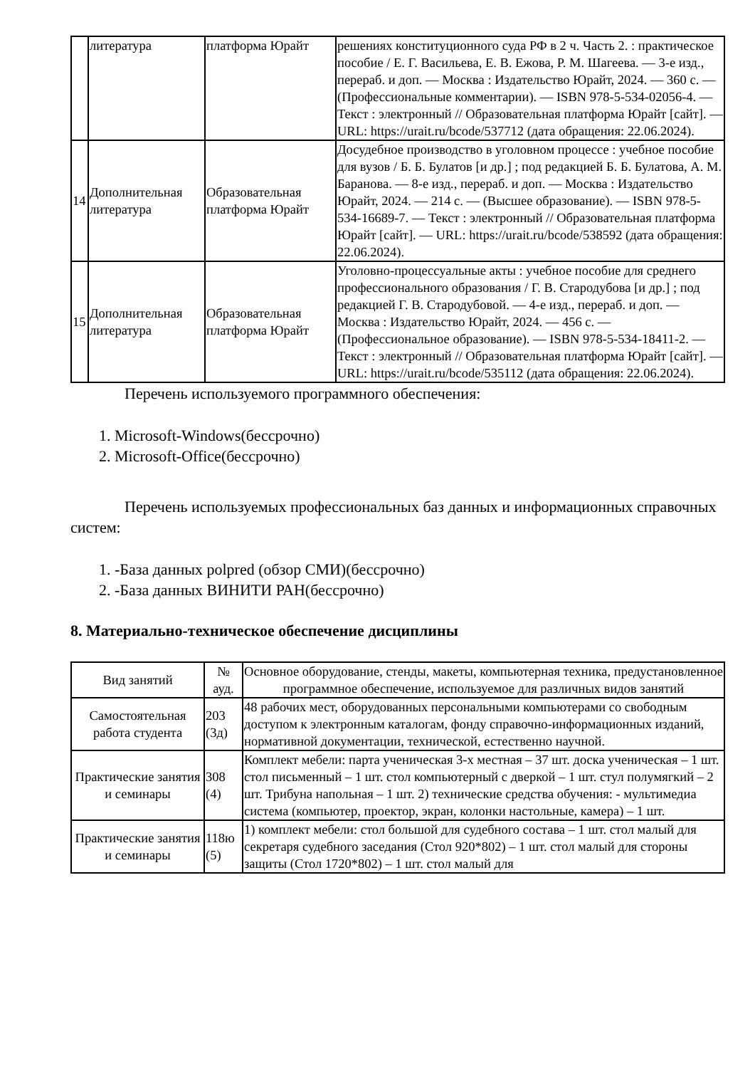| | литература | платформа Юрайт | решениях конституционного суда РФ в 2 ч. Часть 2. : практическое пособие / Е. Г. Васильева, Е. В. Ежова, Р. М. Шагеева. — 3-е изд., перераб. и доп. — Москва : Издательство Юрайт, 2024. — 360 с. — (Профессиональные комментарии). — ISBN 978-5-534-02056-4. — Текст : электронный // Образовательная платформа Юрайт [сайт]. — URL: https://urait.ru/bcode/537712 (дата обращения: 22.06.2024). |
| 14 | Дополнительная литература | Образовательная платформа Юрайт | Досудебное производство в уголовном процессе : учебное пособие для вузов / Б. Б. Булатов [и др.] ; под редакцией Б. Б. Булатова, А. М. Баранова. — 8-е изд., перераб. и доп. — Москва : Издательство Юрайт, 2024. — 214 с. — (Высшее образование). — ISBN 978-5-534-16689-7. — Текст : электронный // Образовательная платформа Юрайт [сайт]. — URL: https://urait.ru/bcode/538592 (дата обращения: 22.06.2024). |
| 15 | Дополнительная литература | Образовательная платформа Юрайт | Уголовно-процессуальные акты : учебное пособие для среднего профессионального образования / Г. В. Стародубова [и др.] ; под редакцией Г. В. Стародубовой. — 4-е изд., перераб. и доп. — Москва : Издательство Юрайт, 2024. — 456 с. — (Профессиональное образование). — ISBN 978-5-534-18411-2. — Текст : электронный // Образовательная платформа Юрайт [сайт]. — URL: https://urait.ru/bcode/535112 (дата обращения: 22.06.2024). |
Перечень используемого программного обеспечения:
1. Microsoft-Windows(бессрочно)
2. Microsoft-Office(бессрочно)
Перечень используемых профессиональных баз данных и информационных справочных систем:
1. -База данных polpred (обзор СМИ)(бессрочно)
2. -База данных ВИНИТИ РАН(бессрочно)
8. Материально-техническое обеспечение дисциплины
| Вид занятий | № ауд. | Основное оборудование, стенды, макеты, компьютерная техника, предустановленное программное обеспечение, используемое для различных видов занятий |
| --- | --- | --- |
| Самостоятельная работа студента | 203 (3д) | 48 рабочих мест, оборудованных персональными компьютерами со свободным доступом к электронным каталогам, фонду справочно-информационных изданий, нормативной документации, технической, естественно научной. |
| Практические занятия и семинары | 308 (4) | Комплект мебели: парта ученическая 3-х местная – 37 шт. доска ученическая – 1 шт. стол письменный – 1 шт. стол компьютерный с дверкой – 1 шт. стул полумягкий – 2 шт. Трибуна напольная – 1 шт. 2) технические средства обучения: - мультимедиа система (компьютер, проектор, экран, колонки настольные, камера) – 1 шт. |
| Практические занятия и семинары | 118ю (5) | 1) комплект мебели: стол большой для судебного состава – 1 шт. стол малый для секретаря судебного заседания (Стол 920*802) – 1 шт. стол малый для стороны защиты (Стол 1720*802) – 1 шт. стол малый для |